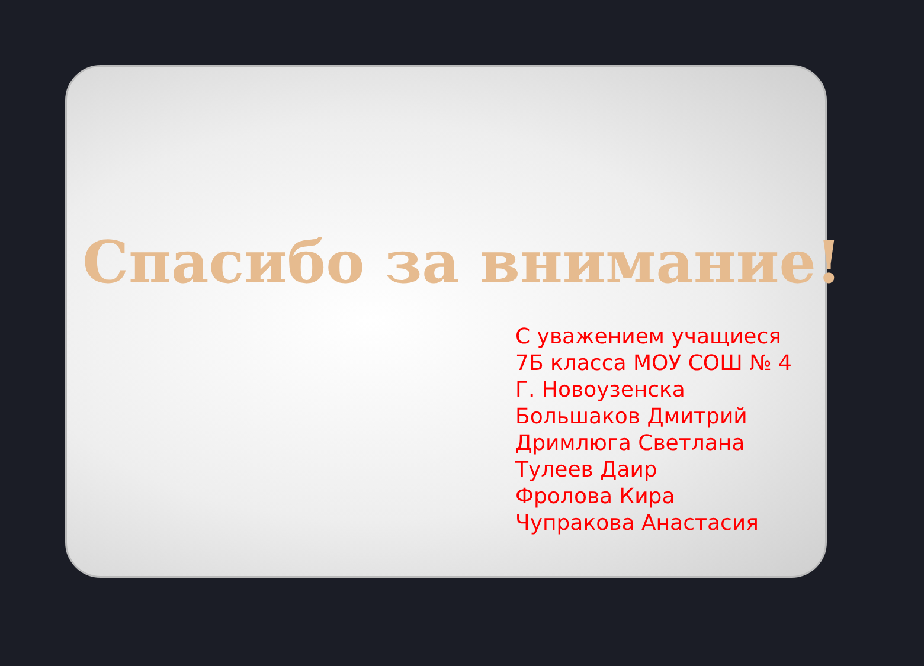Спасибо за внимание!
С уважением учащиеся
7Б класса МОУ СОШ № 4
Г. Новоузенска
Большаков Дмитрий
Дримлюга Светлана
Тулеев Даир
Фролова Кира
Чупракова Анастасия